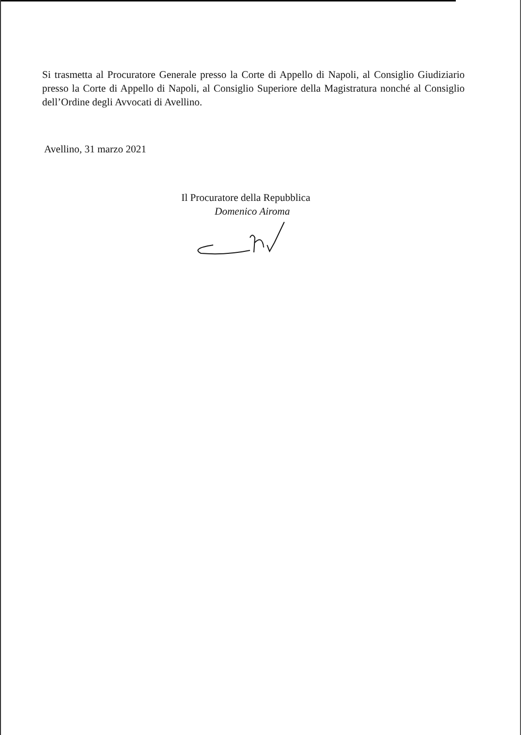Si trasmetta al Procuratore Generale presso la Corte di Appello di Napoli, al Consiglio Giudiziario presso la Corte di Appello di Napoli, al Consiglio Superiore della Magistratura nonché al Consiglio dell’Ordine degli Avvocati di Avellino.
Avellino, 31 marzo 2021
Il Procuratore della Repubblica
Domenico Airoma